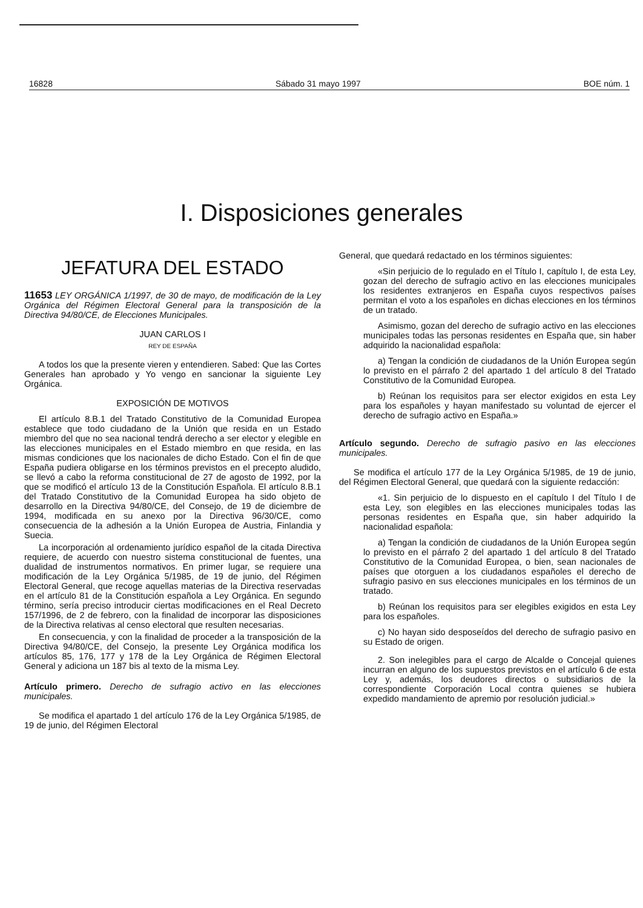16828 Sábado 31 mayo 1997 BOE núm. 1
I. Disposiciones generales
JEFATURA DEL ESTADO
11653 LEY ORGÁNICA 1/1997, de 30 de mayo, de modificación de la Ley Orgánica del Régimen Electoral General para la transposición de la Directiva 94/80/CE, de Elecciones Municipales.
JUAN CARLOS I
REY DE ESPAÑA
A todos los que la presente vieren y entendieren. Sabed: Que las Cortes Generales han aprobado y Yo vengo en sancionar la siguiente Ley Orgánica.
EXPOSICIÓN DE MOTIVOS
El artículo 8.B.1 del Tratado Constitutivo de la Comunidad Europea establece que todo ciudadano de la Unión que resida en un Estado miembro del que no sea nacional tendrá derecho a ser elector y elegible en las elecciones municipales en el Estado miembro en que resida, en las mismas condiciones que los nacionales de dicho Estado. Con el fin de que España pudiera obligarse en los términos previstos en el precepto aludido, se llevó a cabo la reforma constitucional de 27 de agosto de 1992, por la que se modificó el artículo 13 de la Constitución Española. El artículo 8.B.1 del Tratado Constitutivo de la Comunidad Europea ha sido objeto de desarrollo en la Directiva 94/80/CE, del Consejo, de 19 de diciembre de 1994, modificada en su anexo por la Directiva 96/30/CE, como consecuencia de la adhesión a la Unión Europea de Austria, Finlandia y Suecia.
La incorporación al ordenamiento jurídico español de la citada Directiva requiere, de acuerdo con nuestro sistema constitucional de fuentes, una dualidad de instrumentos normativos. En primer lugar, se requiere una modificación de la Ley Orgánica 5/1985, de 19 de junio, del Régimen Electoral General, que recoge aquellas materias de la Directiva reservadas en el artículo 81 de la Constitución española a Ley Orgánica. En segundo término, sería preciso introducir ciertas modificaciones en el Real Decreto 157/1996, de 2 de febrero, con la finalidad de incorporar las disposiciones de la Directiva relativas al censo electoral que resulten necesarias.
En consecuencia, y con la finalidad de proceder a la transposición de la Directiva 94/80/CE, del Consejo, la presente Ley Orgánica modifica los artículos 85, 176, 177 y 178 de la Ley Orgánica de Régimen Electoral General y adiciona un 187 bis al texto de la misma Ley.
Artículo primero. Derecho de sufragio activo en las elecciones municipales.
Se modifica el apartado 1 del artículo 176 de la Ley Orgánica 5/1985, de 19 de junio, del Régimen Electoral
General, que quedará redactado en los términos siguientes:
«Sin perjuicio de lo regulado en el Título I, capítulo I, de esta Ley, gozan del derecho de sufragio activo en las elecciones municipales los residentes extranjeros en España cuyos respectivos países permitan el voto a los españoles en dichas elecciones en los términos de un tratado.
Asimismo, gozan del derecho de sufragio activo en las elecciones municipales todas las personas residentes en España que, sin haber adquirido la nacionalidad española:
a) Tengan la condición de ciudadanos de la Unión Europea según lo previsto en el párrafo 2 del apartado 1 del artículo 8 del Tratado Constitutivo de la Comunidad Europea.
b) Reúnan los requisitos para ser elector exigidos en esta Ley para los españoles y hayan manifestado su voluntad de ejercer el derecho de sufragio activo en España.»
Artículo segundo. Derecho de sufragio pasivo en las elecciones municipales.
Se modifica el artículo 177 de la Ley Orgánica 5/1985, de 19 de junio, del Régimen Electoral General, que quedará con la siguiente redacción:
«1. Sin perjuicio de lo dispuesto en el capítulo I del Título I de esta Ley, son elegibles en las elecciones municipales todas las personas residentes en España que, sin haber adquirido la nacionalidad española:
a) Tengan la condición de ciudadanos de la Unión Europea según lo previsto en el párrafo 2 del apartado 1 del artículo 8 del Tratado Constitutivo de la Comunidad Europea, o bien, sean nacionales de países que otorguen a los ciudadanos españoles el derecho de sufragio pasivo en sus elecciones municipales en los términos de un tratado.
b) Reúnan los requisitos para ser elegibles exigidos en esta Ley para los españoles.
c) No hayan sido desposeídos del derecho de sufragio pasivo en su Estado de origen.
2. Son inelegibles para el cargo de Alcalde o Concejal quienes incurran en alguno de los supuestos previstos en el artículo 6 de esta Ley y, además, los deudores directos o subsidiarios de la correspondiente Corporación Local contra quienes se hubiera expedido mandamiento de apremio por resolución judicial.»